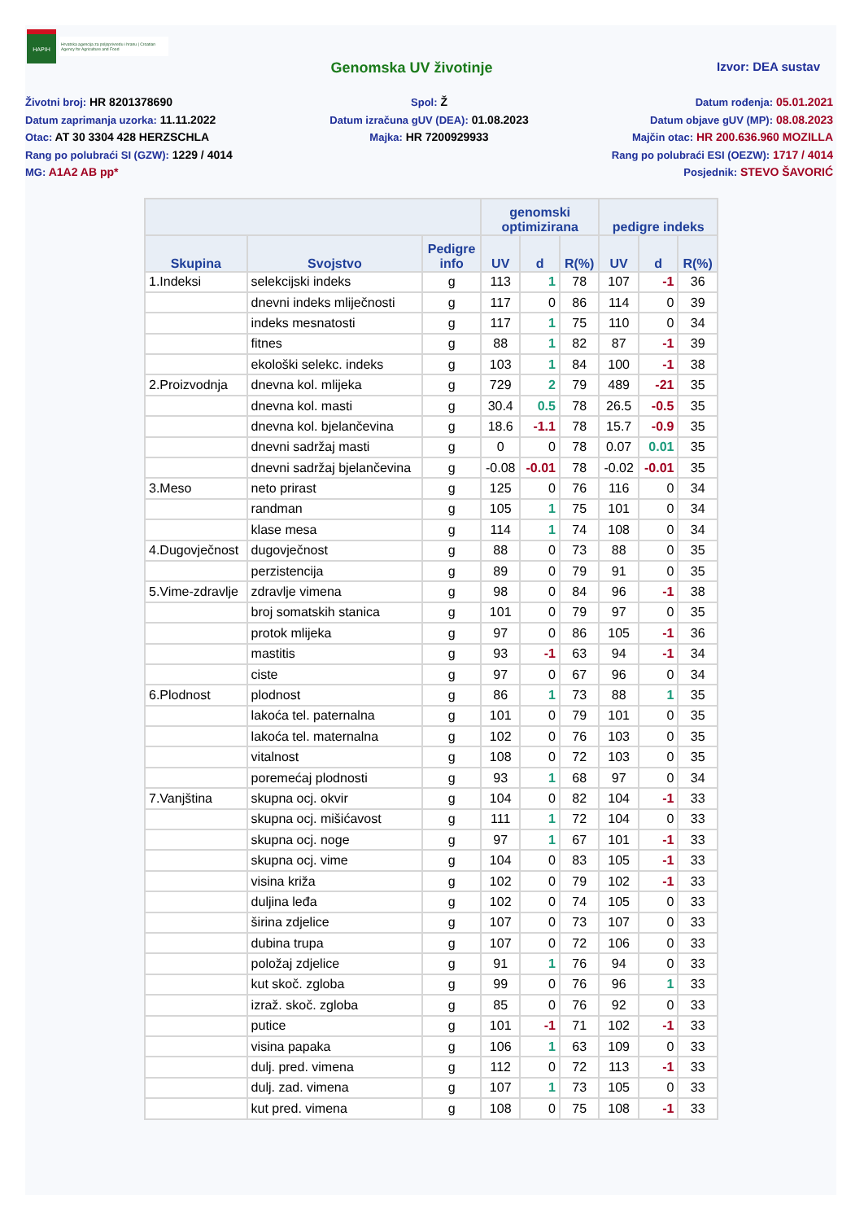HAPIH
Hrvatska agencija za poljoprivredu i hranu | Croatian Agency for Agriculture and Food
Genomska UV životinje
Izvor: DEA sustav
Životni broj: HR 8201378690
Datum zaprimanja uzorka: 11.11.2022
Otac: AT 30 3304 428 HERZSCHLA
Rang po polubraći SI (GZW): 1229 / 4014
MG: A1A2 AB pp*
Spol: Ž
Datum izračuna gUV (DEA): 01.08.2023
Majka: HR 7200929933
Datum rođenja: 05.01.2021
Datum objave gUV (MP): 08.08.2023
Majčin otac: HR 200.636.960 MOZILLA
Rang po polubraći ESI (OEZW): 1717 / 4014
Posjednik: STEVO ŠAVORIĆ
| | | | genomski optimizirana | | | pedigre indeks | | |
| --- | --- | --- | --- | --- | --- | --- | --- | --- |
| Skupina | Svojstvo | Pedigre info | UV | d | R(%) | UV | d | R(%) |
| 1.Indeksi | selekcijski indeks | g | 113 | 1 | 78 | 107 | -1 | 36 |
| | dnevni indeks mliječnosti | g | 117 | 0 | 86 | 114 | 0 | 39 |
| | indeks mesnatosti | g | 117 | 1 | 75 | 110 | 0 | 34 |
| | fitnes | g | 88 | 1 | 82 | 87 | -1 | 39 |
| | ekološki selekc. indeks | g | 103 | 1 | 84 | 100 | -1 | 38 |
| 2.Proizvodnja | dnevna kol. mlijeka | g | 729 | 2 | 79 | 489 | -21 | 35 |
| | dnevna kol. masti | g | 30.4 | 0.5 | 78 | 26.5 | -0.5 | 35 |
| | dnevna kol. bjelančevina | g | 18.6 | -1.1 | 78 | 15.7 | -0.9 | 35 |
| | dnevni sadržaj masti | g | 0 | 0 | 78 | 0.07 | 0.01 | 35 |
| | dnevni sadržaj bjelančevina | g | -0.08 | -0.01 | 78 | -0.02 | -0.01 | 35 |
| 3.Meso | neto prirast | g | 125 | 0 | 76 | 116 | 0 | 34 |
| | randman | g | 105 | 1 | 75 | 101 | 0 | 34 |
| | klase mesa | g | 114 | 1 | 74 | 108 | 0 | 34 |
| 4.Dugovječnost | dugovječnost | g | 88 | 0 | 73 | 88 | 0 | 35 |
| | perzistencija | g | 89 | 0 | 79 | 91 | 0 | 35 |
| 5.Vime-zdravlje | zdravlje vimena | g | 98 | 0 | 84 | 96 | -1 | 38 |
| | broj somatskih stanica | g | 101 | 0 | 79 | 97 | 0 | 35 |
| | protok mlijeka | g | 97 | 0 | 86 | 105 | -1 | 36 |
| | mastitis | g | 93 | -1 | 63 | 94 | -1 | 34 |
| | ciste | g | 97 | 0 | 67 | 96 | 0 | 34 |
| 6.Plodnost | plodnost | g | 86 | 1 | 73 | 88 | 1 | 35 |
| | lakoća tel. paternalna | g | 101 | 0 | 79 | 101 | 0 | 35 |
| | lakoća tel. maternalna | g | 102 | 0 | 76 | 103 | 0 | 35 |
| | vitalnost | g | 108 | 0 | 72 | 103 | 0 | 35 |
| | poremećaj plodnosti | g | 93 | 1 | 68 | 97 | 0 | 34 |
| 7.Vanjština | skupna ocj. okvir | g | 104 | 0 | 82 | 104 | -1 | 33 |
| | skupna ocj. mišićavost | g | 111 | 1 | 72 | 104 | 0 | 33 |
| | skupna ocj. noge | g | 97 | 1 | 67 | 101 | -1 | 33 |
| | skupna ocj. vime | g | 104 | 0 | 83 | 105 | -1 | 33 |
| | visina križa | g | 102 | 0 | 79 | 102 | -1 | 33 |
| | duljina leđa | g | 102 | 0 | 74 | 105 | 0 | 33 |
| | širina zdjelice | g | 107 | 0 | 73 | 107 | 0 | 33 |
| | dubina trupa | g | 107 | 0 | 72 | 106 | 0 | 33 |
| | položaj zdjelice | g | 91 | 1 | 76 | 94 | 0 | 33 |
| | kut skoč. zgloba | g | 99 | 0 | 76 | 96 | 1 | 33 |
| | izraž. skoč. zgloba | g | 85 | 0 | 76 | 92 | 0 | 33 |
| | putice | g | 101 | -1 | 71 | 102 | -1 | 33 |
| | visina papaka | g | 106 | 1 | 63 | 109 | 0 | 33 |
| | dulj. pred. vimena | g | 112 | 0 | 72 | 113 | -1 | 33 |
| | dulj. zad. vimena | g | 107 | 1 | 73 | 105 | 0 | 33 |
| | kut pred. vimena | g | 108 | 0 | 75 | 108 | -1 | 33 |